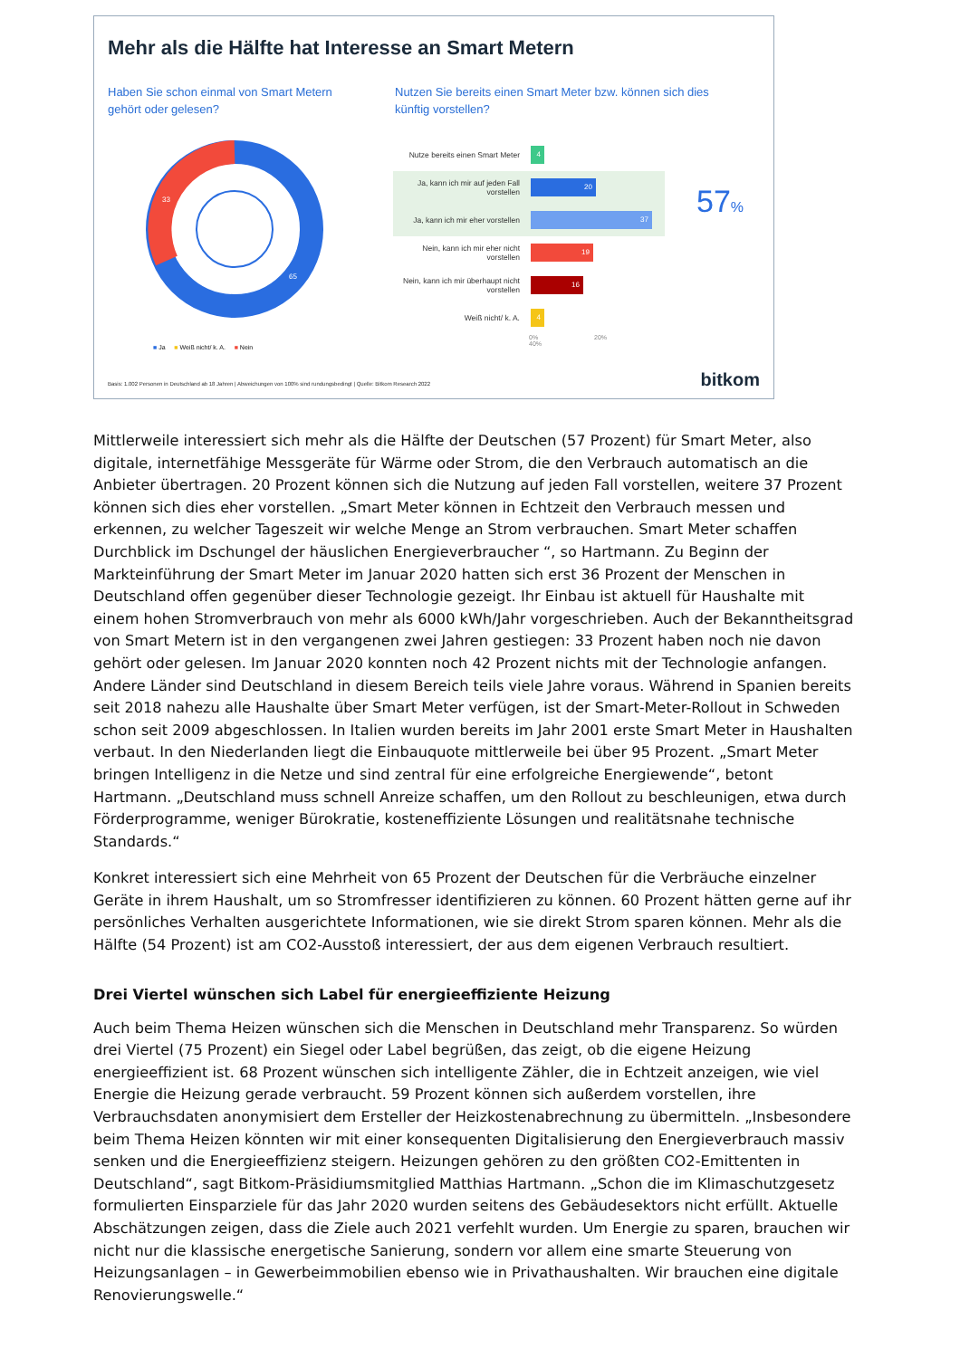Mehr als die Hälfte hat Interesse an Smart Metern
Haben Sie schon einmal von Smart Metern gehört oder gelesen?
Nutzen Sie bereits einen Smart Meter bzw. können sich dies künftig vorstellen?
33
65
Nutze bereits einen Smart Meter
4
Ja, kann ich mir auf jeden Fall vorstellen
20
Ja, kann ich mir eher vorstellen
37
Nein, kann ich mir eher nicht vorstellen
19
Nein, kann ich mir überhaupt nicht vorstellen
16
Weiß nicht/ k. A.
4
0% 20% 40%
57%
■ Ja ■ Weiß nicht/ k. A. ■ Nein
Basis: 1.002 Personen in Deutschland ab 18 Jahren | Abweichungen von 100% sind rundungsbedingt | Quelle: Bitkom Research 2022
bitkom
Mittlerweile interessiert sich mehr als die Hälfte der Deutschen (57 Prozent) für Smart Meter, also digitale, internetfähige Messgeräte für Wärme oder Strom, die den Verbrauch automatisch an die Anbieter übertragen. 20 Prozent können sich die Nutzung auf jeden Fall vorstellen, weitere 37 Prozent können sich dies eher vorstellen. „Smart Meter können in Echtzeit den Verbrauch messen und erkennen, zu welcher Tageszeit wir welche Menge an Strom verbrauchen. Smart Meter schaffen Durchblick im Dschungel der häuslichen Energieverbraucher “, so Hartmann. Zu Beginn der Markteinführung der Smart Meter im Januar 2020 hatten sich erst 36 Prozent der Menschen in Deutschland offen gegenüber dieser Technologie gezeigt. Ihr Einbau ist aktuell für Haushalte mit einem hohen Stromverbrauch von mehr als 6000 kWh/Jahr vorgeschrieben. Auch der Bekanntheitsgrad von Smart Metern ist in den vergangenen zwei Jahren gestiegen: 33 Prozent haben noch nie davon gehört oder gelesen. Im Januar 2020 konnten noch 42 Prozent nichts mit der Technologie anfangen. Andere Länder sind Deutschland in diesem Bereich teils viele Jahre voraus. Während in Spanien bereits seit 2018 nahezu alle Haushalte über Smart Meter verfügen, ist der Smart-Meter-Rollout in Schweden schon seit 2009 abgeschlossen. In Italien wurden bereits im Jahr 2001 erste Smart Meter in Haushalten verbaut. In den Niederlanden liegt die Einbauquote mittlerweile bei über 95 Prozent. „Smart Meter bringen Intelligenz in die Netze und sind zentral für eine erfolgreiche Energiewende“, betont Hartmann. „Deutschland muss schnell Anreize schaffen, um den Rollout zu beschleunigen, etwa durch Förderprogramme, weniger Bürokratie, kosteneffiziente Lösungen und realitätsnahe technische Standards.“
Konkret interessiert sich eine Mehrheit von 65 Prozent der Deutschen für die Verbräuche einzelner Geräte in ihrem Haushalt, um so Stromfresser identifizieren zu können. 60 Prozent hätten gerne auf ihr persönliches Verhalten ausgerichtete Informationen, wie sie direkt Strom sparen können. Mehr als die Hälfte (54 Prozent) ist am CO2-Ausstoß interessiert, der aus dem eigenen Verbrauch resultiert.
Drei Viertel wünschen sich Label für energieeffiziente Heizung
Auch beim Thema Heizen wünschen sich die Menschen in Deutschland mehr Transparenz. So würden drei Viertel (75 Prozent) ein Siegel oder Label begrüßen, das zeigt, ob die eigene Heizung energieeffizient ist. 68 Prozent wünschen sich intelligente Zähler, die in Echtzeit anzeigen, wie viel Energie die Heizung gerade verbraucht. 59 Prozent können sich außerdem vorstellen, ihre Verbrauchsdaten anonymisiert dem Ersteller der Heizkostenabrechnung zu übermitteln. „Insbesondere beim Thema Heizen könnten wir mit einer konsequenten Digitalisierung den Energieverbrauch massiv senken und die Energieeffizienz steigern. Heizungen gehören zu den größten CO2-Emittenten in Deutschland“, sagt Bitkom-Präsidiumsmitglied Matthias Hartmann. „Schon die im Klimaschutzgesetz formulierten Einsparziele für das Jahr 2020 wurden seitens des Gebäudesektors nicht erfüllt. Aktuelle Abschätzungen zeigen, dass die Ziele auch 2021 verfehlt wurden. Um Energie zu sparen, brauchen wir nicht nur die klassische energetische Sanierung, sondern vor allem eine smarte Steuerung von Heizungsanlagen – in Gewerbeimmobilien ebenso wie in Privathaushalten. Wir brauchen eine digitale Renovierungswelle.“